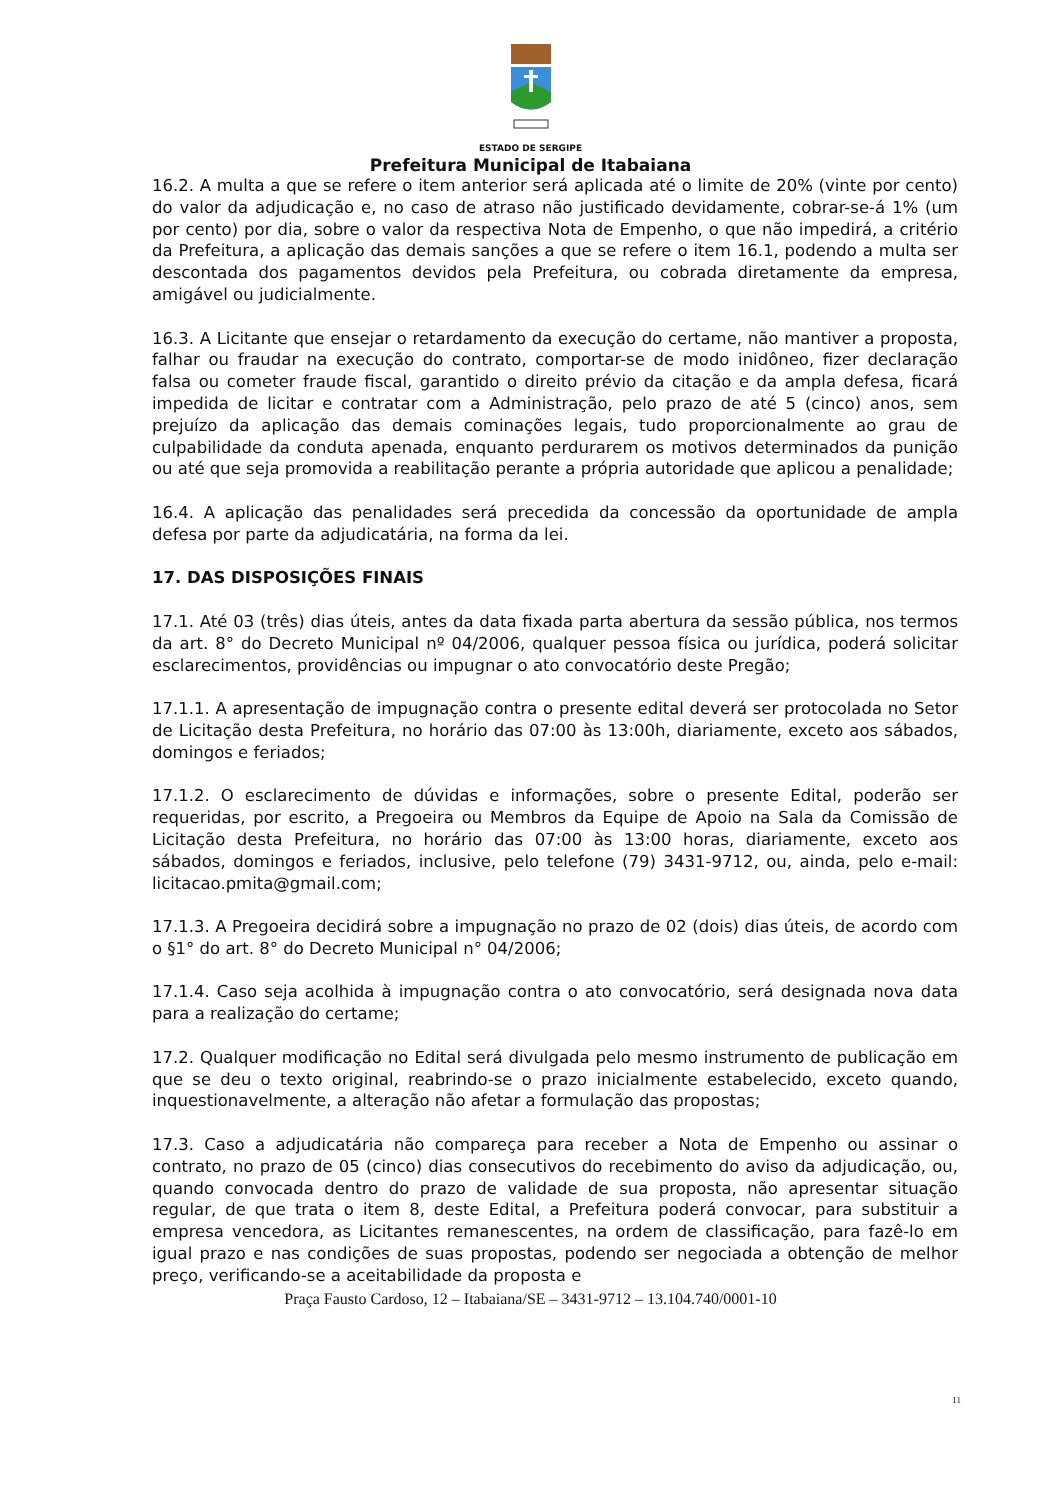ESTADO DE SERGIPE
Prefeitura Municipal de Itabaiana
16.2. A multa a que se refere o item anterior será aplicada até o limite de 20% (vinte por cento) do valor da adjudicação e, no caso de atraso não justificado devidamente, cobrar-se-á 1% (um por cento) por dia, sobre o valor da respectiva Nota de Empenho, o que não impedirá, a critério da Prefeitura, a aplicação das demais sanções a que se refere o item 16.1, podendo a multa ser descontada dos pagamentos devidos pela Prefeitura, ou cobrada diretamente da empresa, amigável ou judicialmente.
16.3. A Licitante que ensejar o retardamento da execução do certame, não mantiver a proposta, falhar ou fraudar na execução do contrato, comportar-se de modo inidôneo, fizer declaração falsa ou cometer fraude fiscal, garantido o direito prévio da citação e da ampla defesa, ficará impedida de licitar e contratar com a Administração, pelo prazo de até 5 (cinco) anos, sem prejuízo da aplicação das demais cominações legais, tudo proporcionalmente ao grau de culpabilidade da conduta apenada, enquanto perdurarem os motivos determinados da punição ou até que seja promovida a reabilitação perante a própria autoridade que aplicou a penalidade;
16.4. A aplicação das penalidades será precedida da concessão da oportunidade de ampla defesa por parte da adjudicatária, na forma da lei.
17. DAS DISPOSIÇÕES FINAIS
17.1. Até 03 (três) dias úteis, antes da data fixada parta abertura da sessão pública, nos termos da art. 8° do Decreto Municipal nº 04/2006, qualquer pessoa física ou jurídica, poderá solicitar esclarecimentos, providências ou impugnar o ato convocatório deste Pregão;
17.1.1. A apresentação de impugnação contra o presente edital deverá ser protocolada no Setor de Licitação desta Prefeitura, no horário das 07:00 às 13:00h, diariamente, exceto aos sábados, domingos e feriados;
17.1.2. O esclarecimento de dúvidas e informações, sobre o presente Edital, poderão ser requeridas, por escrito, a Pregoeira ou Membros da Equipe de Apoio na Sala da Comissão de Licitação desta Prefeitura, no horário das 07:00 às 13:00 horas, diariamente, exceto aos sábados, domingos e feriados, inclusive, pelo telefone (79) 3431-9712, ou, ainda, pelo e-mail: licitacao.pmita@gmail.com;
17.1.3. A Pregoeira decidirá sobre a impugnação no prazo de 02 (dois) dias úteis, de acordo com o §1° do art. 8° do Decreto Municipal n° 04/2006;
17.1.4. Caso seja acolhida à impugnação contra o ato convocatório, será designada nova data para a realização do certame;
17.2. Qualquer modificação no Edital será divulgada pelo mesmo instrumento de publicação em que se deu o texto original, reabrindo-se o prazo inicialmente estabelecido, exceto quando, inquestionavelmente, a alteração não afetar a formulação das propostas;
17.3. Caso a adjudicatária não compareça para receber a Nota de Empenho ou assinar o contrato, no prazo de 05 (cinco) dias consecutivos do recebimento do aviso da adjudicação, ou, quando convocada dentro do prazo de validade de sua proposta, não apresentar situação regular, de que trata o item 8, deste Edital, a Prefeitura poderá convocar, para substituir a empresa vencedora, as Licitantes remanescentes, na ordem de classificação, para fazê-lo em igual prazo e nas condições de suas propostas, podendo ser negociada a obtenção de melhor preço, verificando-se a aceitabilidade da proposta e
Praça Fausto Cardoso, 12 – Itabaiana/SE – 3431-9712 – 13.104.740/0001-10
11